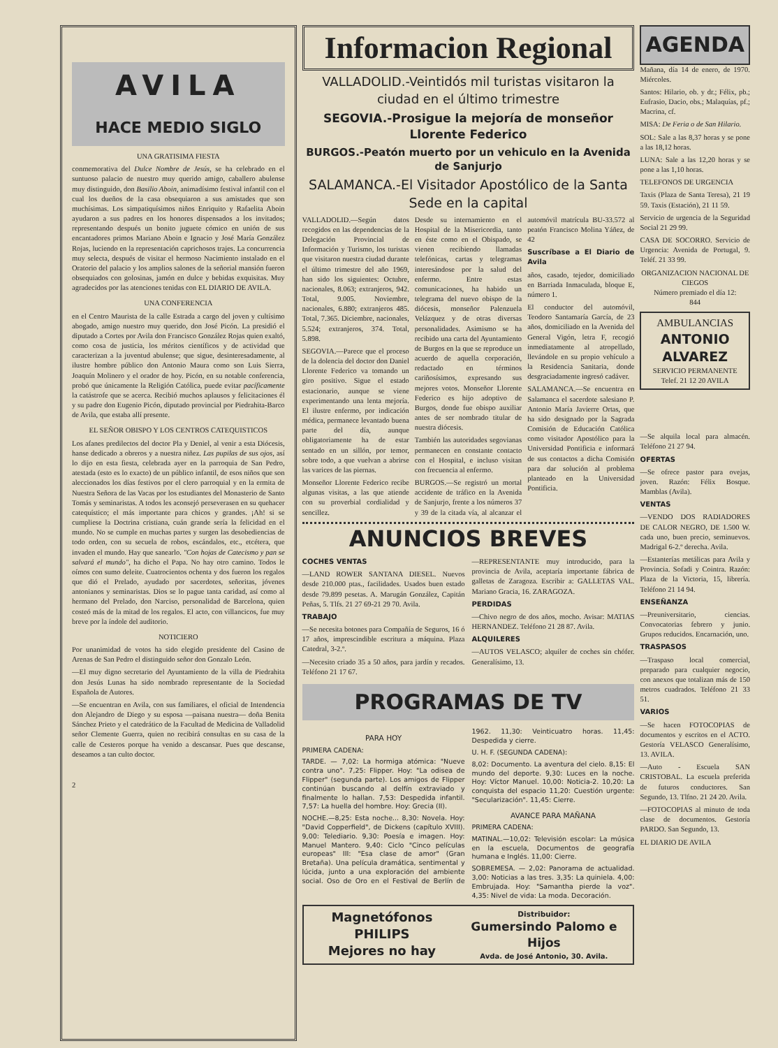AVILA
HACE MEDIO SIGLO
UNA GRATISIMA FIESTA
conmemorativa del Dulce Nombre de Jesús, se ha celebrado en el suntuoso palacio de nuestro muy querido amigo, caballero abulense muy distinguido, don Basilio Aboin, animadísimo festival infantil con el cual los dueños de la casa obsequiaron a sus amistades que son muchísimas. Los simpatiquísimos niños Enriquito y Rafaelita Aboin ayudaron a sus padres en los honores dispensados a los invitados; representando después un bonito juguete cómico en unión de sus encantadores primos Mariano Aboin e Ignacio y José María González Rojas, luciendo en la representación caprichosos trajes. La concurrencia muy selecta, después de visitar el hermoso Nacimiento instalado en el Oratorio del palacio y los amplios salones de la señorial mansión fueron obsequiados con golosinas, jamón en dulce y bebidas exquisitas. Muy agradecidos por las atenciones tenidas con EL DIARIO DE AVILA.
UNA CONFERENCIA
en el Centro Maurista de la calle Estrada a cargo del joven y cultísimo abogado, amigo nuestro muy querido, don José Picón. La presidió el diputado a Cortes por Avila don Francisco González Rojas quien exaltó, como cosa de justicia, los méritos científicos y de actividad que caracterizan a la juventud abulense; que sigue, desinteresadamente, al ilustre hombre público don Antonio Maura como son Luis Sierra, Joaquín Molinero y el orador de hoy. Picón, en su notable conferencia, probó que únicamente la Religión Católica, puede evitar pacíficamente la catástrofe que se acerca. Recibió muchos aplausos y felicitaciones él y su padre don Eugenio Picón, diputado provincial por Piedrahita-Barco de Avila, que estaba allí presente.
EL SEÑOR OBISPO Y LOS CENTROS CATEQUISTICOS
Los afanes predilectos del doctor Pla y Deniel, al venir a esta Diócesis, hanse dedicado a obreros y a nuestra niñez. Las pupilas de sus ojos, así lo dijo en esta fiesta, celebrada ayer en la parroquia de San Pedro, atestada (esto es lo exacto) de un público infantil, de esos niños que son aleccionados los días festivos por el clero parroquial y en la ermita de Nuestra Señora de las Vacas por los estudiantes del Monasterio de Santo Tomás y seminaristas. A todos les aconsejó perseverasen en su quehacer catequístico; el más importante para chicos y grandes. ¡Ah! si se cumpliese la Doctrina cristiana, cuán grande sería la felicidad en el mundo. No se cumple en muchas partes y surgen las desobediencias de todo orden, con su secuela de robos, escándalos, etc., etcétera, que invaden el mundo. Hay que sanearlo. "Con hojas de Catecismo y pan se salvará el mundo", ha dicho el Papa. No hay otro camino. Todos le oímos con sumo deleite. Cuatrocientos ochenta y dos fueron los regalos que dió el Prelado, ayudado por sacerdotes, señoritas, jóvenes antonianos y seminaristas. Dios se lo pague tanta caridad, así como al hermano del Prelado, don Narciso, personalidad de Barcelona, quien costeó más de la mitad de los regalos. El acto, con villancicos, fue muy breve por la índole del auditorio.
NOTICIERO
Por unanimidad de votos ha sido elegido presidente del Casino de Arenas de San Pedro el distinguido señor don Gonzalo León.
—El muy digno secretario del Ayuntamiento de la villa de Piedrahita don Jesús Lunas ha sido nombrado representante de la Sociedad Española de Autores.
—Se encuentran en Avila, con sus familiares, el oficial de Intendencia don Alejandro de Diego y su esposa —paisana nuestra— doña Benita Sánchez Prieto y el catedrático de la Facultad de Medicina de Valladolid señor Clemente Guerra, quien no recibirá consultas en su casa de la calle de Cesteros porque ha venido a descansar. Pues que descanse, deseamos a tan culto doctor.
2
Informacion Regional
VALLADOLID.-Veintidós mil turistas visitaron la ciudad en el último trimestre
SEGOVIA.-Prosigue la mejoría de monseñor Llorente Federico
BURGOS.-Peatón muerto por un vehiculo en la Avenida de Sanjurjo
SALAMANCA.-El Visitador Apostólico de la Santa Sede en la capital
VALLADOLID.—Según datos recogidos en las dependencias de la Delegación Provincial de Información y Turismo, los turistas que visitaron nuestra ciudad durante el último trimestre del año 1969, han sido los siguientes: Octubre, nacionales, 8.063; extranjeros, 942. Total, 9.005. Noviembre, nacionales, 6.880; extranjeros 485. Total, 7.365. Diciembre, nacionales, 5.524; extranjeros, 374. Total, 5.898.
SEGOVIA.—Parece que el proceso de la dolencia del doctor don Daniel Llorente Federico va tomando un giro positivo. Sigue el estado estacionario, aunque se viene experimentando una lenta mejoría. El ilustre enfermo, por indicación médica, permanece levantado buena parte del día, aunque obligatoriamente ha de estar sentado en un sillón, por temor, sobre todo, a que vuelvan a abrirse las varices de las piernas.
Monseñor Llorente Federico recibe algunas visitas, a las que atiende con su proverbial cordialidad y sencillez.
Desde su internamiento en el Hospital de la Misericordia, tanto en éste como en el Obispado, se vienen recibiendo llamadas telefónicas, cartas y telegramas interesándose por la salud del enfermo. Entre estas comunicaciones, ha habido un telegrama del nuevo obispo de la diócesis, monseñor Palenzuela Velázquez y de otras diversas personalidades. Asimismo se ha recibido una carta del Ayuntamiento de Burgos en la que se reproduce un acuerdo de aquella corporación, redactado en términos cariñosísimos, expresando sus mejores votos. Monseñor Llorente Federico es hijo adoptivo de Burgos, donde fue obispo auxiliar antes de ser nombrado titular de nuestra diócesis.
También las autoridades segovianas permanecen en constante contacto con el Hospital, e incluso visitan con frecuencia al enfermo.
BURGOS.—Se registró un mortal accidente de tráfico en la Avenida de Sanjurjo, frente a los números 37 y 39 de la citada vía, al alcanzar el automóvil matrícula BU-33.572 al peatón Francisco Molina Yáñez, de 42
Suscríbase a El Diario de Avila
años, casado, tejedor, domiciliado en Barriada Inmaculada, bloque E, número 1.
El conductor del automóvil, Teodoro Santamaría García, de 23 años, domiciliado en la Avenida del General Vigón, letra F, recogió inmediatamente al atropellado, llevándole en su propio vehículo a la Residencia Sanitaria, donde desgraciadamente ingresó cadáver.
SALAMANCA.—Se encuentra en Salamanca el sacerdote salesiano P. Antonio María Javierre Ortas, que ha sido designado por la Sagrada Comisión de Educación Católica como visitador Apostólico para la Universidad Pontificia e informará de sus contactos a dicha Comisión para dar solución al problema planteado en la Universidad Pontificia.
ANUNCIOS BREVES
COCHES VENTAS
—LAND ROWER SANTANA DIESEL. Nuevos desde 210.000 ptas., facilidades. Usados buen estado desde 79.899 pesetas. A. Marugán González, Capitán Peñas, 5. Tlfs. 21 27 69-21 29 70. Avila.
TRABAJO
—Se necesita botones para Compañía de Seguros, 16 ó 17 años, imprescindible escritura a máquina. Plaza Catedral, 3-2.º.
—Necesito criado 35 a 50 años, para jardín y recados. Teléfono 21 17 67.
—REPRESENTANTE muy introducido, para la provincia de Avila, aceptaría importante fábrica de galletas de Zaragoza. Escribir a: GALLETAS VAL. Mariano Gracia, 16. ZARAGOZA.
PERDIDAS
—Chivo negro de dos años, mocho. Avisar: MATIAS HERNANDEZ. Teléfono 21 28 87. Avila.
ALQUILERES
—AUTOS VELASCO; alquiler de coches sin chófer. Generalísimo, 13.
PROGRAMAS DE TV
PARA HOY
PRIMERA CADENA:
TARDE. — 7,02: La hormiga atómica: "Nueve contra uno". 7,25: Flipper. Hoy: "La odisea de Flipper" (segunda parte). Los amigos de Flipper continúan buscando al delfín extraviado y finalmente lo hallan. 7,53: Despedida infantil. 7,57: La huella del hombre. Hoy: Grecia (II).
NOCHE.—8,25: Esta noche... 8,30: Novela. Hoy: "David Copperfield", de Dickens (capítulo XVIII). 9,00: Telediario. 9,30: Poesía e imagen. Hoy: Manuel Mantero. 9,40: Ciclo "Cinco películas europeas" III: "Esa clase de amor" (Gran Bretaña). Una película dramática, sentimental y lúcida, junto a una exploración del ambiente social. Oso de Oro en el Festival de Berlín de 1962. 11,30: Veinticuatro horas. 11,45: Despedida y cierre.
U. H. F. (SEGUNDA CADENA):
8,02: Documento. La aventura del cielo. 8,15: El mundo del deporte. 9,30: Luces en la noche. Hoy: Víctor Manuel. 10,00: Noticia-2. 10,20: La conquista del espacio 11,20: Cuestión urgente: "Secularización". 11,45: Cierre.
AVANCE PARA MAÑANA
PRIMERA CADENA:
MATINAL.—10,02: Televisión escolar: La música en la escuela, Documentos de geografía humana e Inglés. 11,00: Cierre.
SOBREMESA. — 2,02: Panorama de actualidad. 3,00: Noticias a las tres. 3,35: La quiniela. 4,00: Embrujada. Hoy: "Samantha pierde la voz". 4,35: Nivel de vida: La moda. Decoración.
Magnetófonos PHILIPS
Mejores no hay
Distribuidor:
Gumersindo Palomo e Hijos
Avda. de José Antonio, 30. Avila.
AGENDA
Mañana, día 14 de enero, de 1970. Miércoles.
Santos: Hilario, ob. y dr.; Félix, pb.; Eufrasio, Dacio, obs.; Malaquías, pf.; Macrina, cf.
MISA: De Feria o de San Hilario.
SOL: Sale a las 8,37 horas y se pone a las 18,12 horas.
LUNA: Sale a las 12,20 horas y se pone a las 1,10 horas.
TELEFONOS DE URGENCIA
Taxis (Plaza de Santa Teresa), 21 19 59. Taxis (Estación), 21 11 59.
Servicio de urgencia de la Seguridad Social 21 29 99.
CASA DE SOCORRO. Servicio de Urgencia: Avenida de Portugal, 9. Teléf. 21 33 99.
ORGANIZACION NACIONAL DE CIEGOS
Número premiado el día 12:
844
AMBULANCIAS
ANTONIO ALVAREZ
SERVICIO PERMANENTE
Telef. 21 12 20 AVILA
—Se alquila local para almacén. Teléfono 21 27 94.
OFERTAS
—Se ofrece pastor para ovejas, joven. Razón: Félix Bosque. Mamblas (Avila).
VENTAS
—VENDO DOS RADIADORES DE CALOR NEGRO, DE 1.500 W. cada uno, buen precio, seminuevos. Madrigal 6-2.º derecha. Avila.
—Estanterías metálicas para Avila y Provincia. Sofadi y Cointra. Razón: Plaza de la Victoria, 15, librería. Teléfono 21 14 94.
ENSEÑANZA
—Preuniversitario, ciencias. Convocatorias febrero y junio. Grupos reducidos. Encarnación, uno.
TRASPASOS
—Traspaso local comercial, preparado para cualquier negocio, con anexos que totalizan más de 150 metros cuadrados. Teléfono 21 33 51.
VARIOS
—Se hacen FOTOCOPIAS de documentos y escritos en el ACTO. Gestoría VELASCO Generalísimo, 13. AVILA.
—Auto - Escuela SAN CRISTOBAL. La escuela preferida de futuros conductores. San Segundo, 13. Tlfno. 21 24 20. Avila.
—FOTOCOPIAS al minuto de toda clase de documentos. Gestoría PARDO. San Segundo, 13.
EL DIARIO DE AVILA